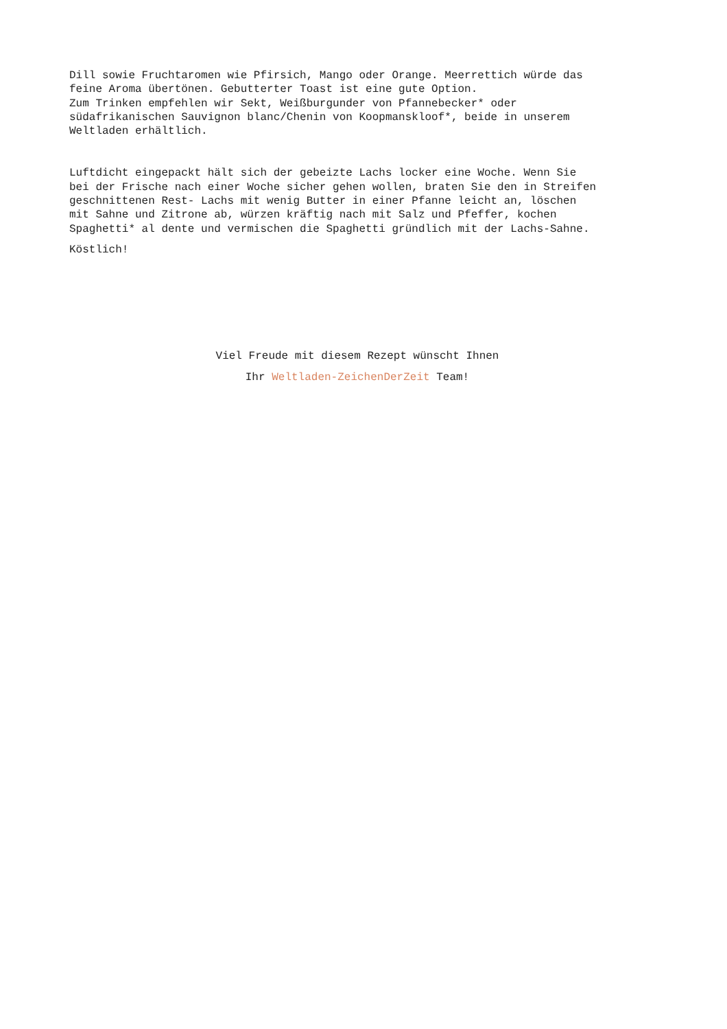Dill sowie Fruchtaromen wie Pfirsich, Mango oder Orange. Meerrettich würde das
feine Aroma übertönen. Gebutterter Toast ist eine gute Option.
Zum Trinken empfehlen wir Sekt, Weißburgunder von Pfannebecker* oder
südafrikanischen Sauvignon blanc/Chenin von Koopmanskloof*, beide in unserem
Weltladen erhältlich.
Luftdicht eingepackt hält sich der gebeizte Lachs locker eine Woche. Wenn Sie
bei der Frische nach einer Woche sicher gehen wollen, braten Sie den in Streifen
geschnittenen Rest- Lachs mit wenig Butter in einer Pfanne leicht an, löschen
mit Sahne und Zitrone ab, würzen kräftig nach mit Salz und Pfeffer, kochen
Spaghetti* al dente und vermischen die Spaghetti gründlich mit der Lachs-Sahne.
Köstlich!
Viel Freude mit diesem Rezept wünscht Ihnen
Ihr Weltladen-ZeichenDerZeit Team!